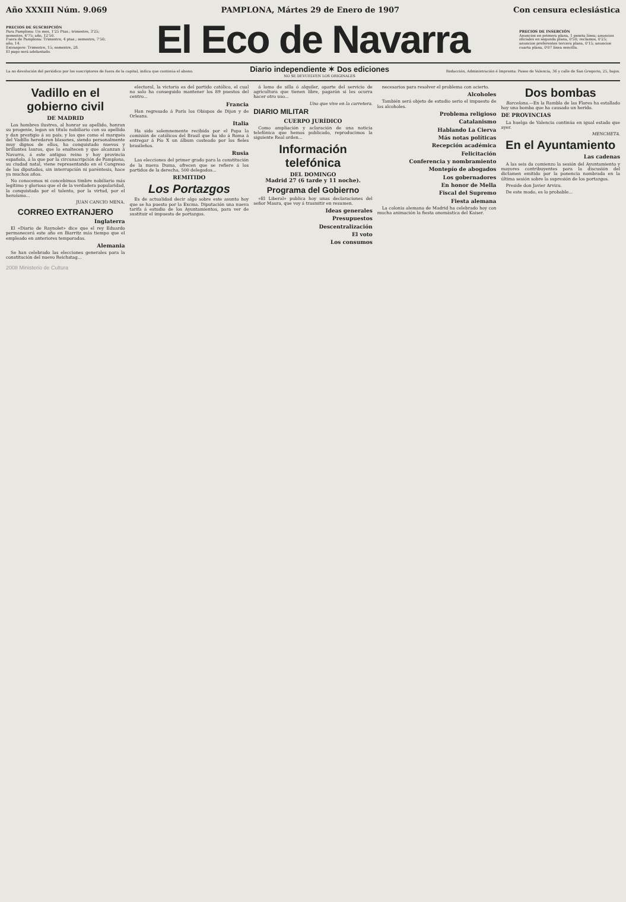Año XXXIII Núm. 9.069 PAMPLONA, Mártes 29 de Enero de 1907 Con censura eclesiástica
PRECIOS DE SUSCRIPCIÓN
Para Pamplona: Un mes, 1'25 Ptas.; trimestre, 3'25; semestre, 6'75; año, 12'50.
Fuera de Pamplona: Trimestre, 4 ptas.; semestre, 7'50; año, 14.
Extranjero: Trimestre, 15; semestre, 28.
El pago será adelantado.
El Eco de Navarra
PRECIOS DE INSERCIÓN
Anuncios en primera plana, 1 peseta línea; anuncios oficiales en segunda plana, 0'50; reclamos, 0'25; anuncios preferentes tercera plana, 0'15; anuncios cuarta plana, 0'07 línea sencilla.
La no devolución del periódico por los suscriptores de fuera de la capital, indica que continúa el abono. Diario independiente ✶ Dos ediciones
NO SE DEVUELVEN LOS ORIGINALES Redacción, Administración é Imprenta: Paseo de Valencia, 36 y calle de San Gregorio, 25, bajos.
Vadillo en el gobierno civil
DE MADRID
Los hombres ilustres, al honrar su apellido, honran su progenie, legan un título nobiliario con su apellido y dan prestigio á su país; y los que como el marqués del Vadillo heredaron blasones, siendo personalmente muy dignos de ellos, ha conquistado nuevos y brillantes lauros, que lo enaltecen y que alcanzan á Navarra, á este antiguo reino y hoy provincia española, á la que por la circunscripción de Pamplona, su ciudad natal, viene representando en el Congreso de los diputados, sin interrupción ni paréntesis, hace ya muchos años.
No conocemos ni concebimos timbre nobiliario más legítimo y glorioso que el de la verdadera popularidad, la conquistada por el talento, por la virtud, por el heroísmo...
JUAN CANCIO MENA.
CORREO EXTRANJERO
Inglaterra
El «Diario de Raynolet» dice que el rey Eduardo permanecerá este año en Biarritz más tiempo que el empleado en anteriores temporadas.
Alemania
Se han celebrado las elecciones generales para la constitución del nuevo Reichstag...
electoral, la victoria es del partido católico, el cual no solo ha conseguido mantener los 89 puestos del centro...
Francia
Han regresado á París los Obispos de Dijon y de Orleans.
Italia
Ha sido solemnemente recibida por el Papa la comisión de católicos del Brasil que ha ido á Roma á entregar á Pío X un álbum costeado por los fieles brasileños.
Rusia
Las elecciones del primer grado para la constitución de la nueva Duma, ofrecen que se refiere á los partidos de la derecha, 500 delegados...
REMITIDO
Los Portazgos
Es de actualidad decir algo sobre este asunto hoy que se ha puesto por la Excma. Diputación una nueva tarifa á estudio de los Ayuntamientos, para ver de sustituir el impuesto de portazgos.
á lomo de silla ó alquiler, aparte del servicio de agricultura que tienen libre, pagarán si les ocurra hacer otro uso...
Uno que vive en la carretera.
DIARIO MILITAR
CUERPO JURÍDICO
Como ampliación y aclaración de una noticia telefónica que hemos publicado, reproducimos la siguiente Real orden...
Información telefónica
DEL DOMINGO
Madrid 27 (6 tarde y 11 noche).
Programa del Gobierno
«El Liberal» publica hoy unas declaraciones del señor Maura, que voy á trasmitir en resumen.
Ideas generales
Presupuestos
Descentralización
El voto
Los consumos
necesarios para resolver el problema con acierto.
Alcoholes
También será objeto de estudio serio el impuesto de los alcoholes.
Problema religioso
Catalanismo
Hablando La Cierva
Más notas políticas
Recepción académica
Felicitación
Conferencia y nombramiento
Montepío de abogados
Los gobernadores
En honor de Mella
Fiscal del Supremo
Fiesta alemana
La colonia alemana de Madrid ha celebrado hoy con mucha animación la fiesta onomástica del Kaiser.
Dos bombas
Barcelona.—En la Rambla de las Flores ha estallado hoy una bomba que ha causado un herido.
DE PROVINCIAS
La huelga de Valencia continúa en igual estado que ayer.
MENCHETA.
En el Ayuntamiento
Las cadenas
A las seis da comienzo la sesión del Ayuntamiento y mayores contribuyentes para la discusión del dictamen emitido por la ponencia nombrada en la última sesión sobre la supresión de los portazgos.
Preside don Javier Arvizu.
De este modo, es lo probable...
2008 Ministerio de Cultura